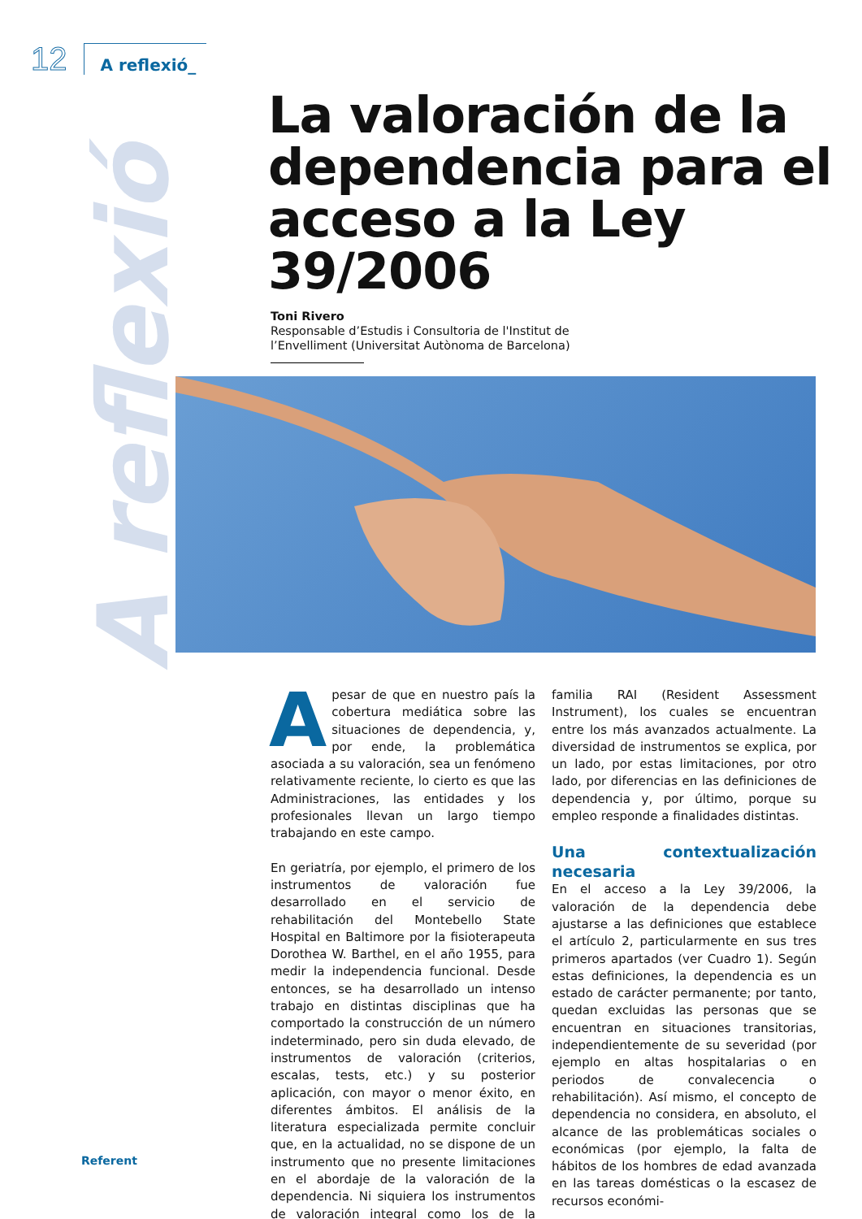12 A reflexió_
A reflexió
La valoración de la dependencia para el acceso a la Ley 39/2006
Toni Rivero
Responsable d’Estudis i Consultoria de l'Institut de
l’Envelliment (Universitat Autònoma de Barcelona)
Apesar de que en nuestro país la cobertura mediática sobre las situaciones de dependencia, y, por ende, la problemática asociada a su valoración, sea un fenómeno relativamente reciente, lo cierto es que las Administraciones, las entidades y los profesionales llevan un largo tiempo trabajando en este campo.
En geriatría, por ejemplo, el primero de los instrumentos de valoración fue desarrollado en el servicio de rehabilitación del Montebello State Hospital en Baltimore por la fisioterapeuta Dorothea W. Barthel, en el año 1955, para medir la independencia funcional. Desde entonces, se ha desarrollado un intenso trabajo en distintas disciplinas que ha comportado la construcción de un número indeterminado, pero sin duda elevado, de instrumentos de valoración (criterios, escalas, tests, etc.) y su posterior aplicación, con mayor o menor éxito, en diferentes ámbitos. El análisis de la literatura especializada permite concluir que, en la actualidad, no se dispone de un instrumento que no presente limitaciones en el abordaje de la valoración de la dependencia. Ni siquiera los instrumentos de valoración integral como los de la familia RAI (Resident Assessment Instrument), los cuales se encuentran entre los más avanzados actualmente. La diversidad de instrumentos se explica, por un lado, por estas limitaciones, por otro lado, por diferencias en las definiciones de dependencia y, por último, porque su empleo responde a finalidades distintas.
Una contextualización necesaria
En el acceso a la Ley 39/2006, la valoración de la dependencia debe ajustarse a las definiciones que establece el artículo 2, particularmente en sus tres primeros apartados (ver Cuadro 1). Según estas definiciones, la dependencia es un estado de carácter permanente; por tanto, quedan excluidas las personas que se encuentran en situaciones transitorias, independientemente de su severidad (por ejemplo en altas hospitalarias o en periodos de convalecencia o rehabilitación). Así mismo, el concepto de dependencia no considera, en absoluto, el alcance de las problemáticas sociales o económicas (por ejemplo, la falta de hábitos de los hombres de edad avanzada en las tareas domésticas o la escasez de recursos económi-
Referent